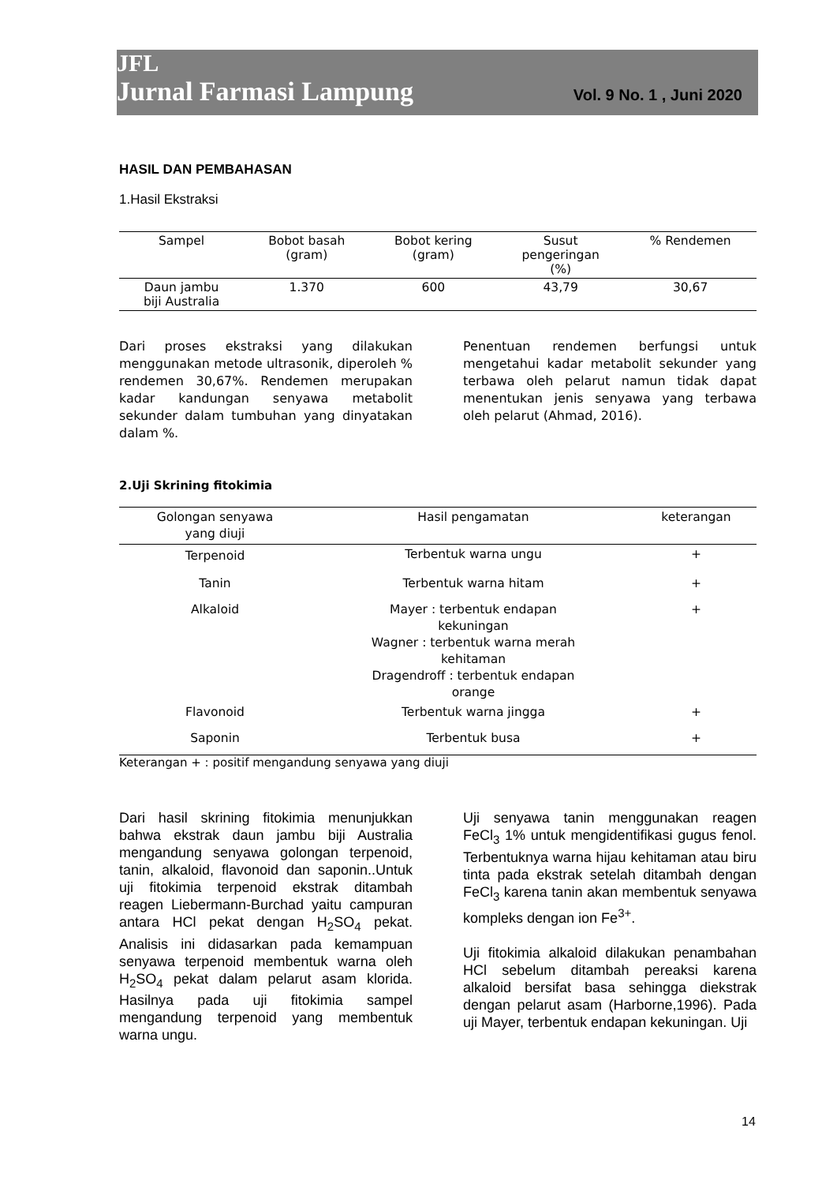JFL
Jurnal Farmasi Lampung Vol. 9 No. 1 , Juni 2020
HASIL DAN PEMBAHASAN
1.Hasil Ekstraksi
| Sampel | Bobot basah (gram) | Bobot kering (gram) | Susut pengeringan (%) | % Rendemen |
| --- | --- | --- | --- | --- |
| Daun jambu biji Australia | 1.370 | 600 | 43,79 | 30,67 |
Dari proses ekstraksi yang dilakukan menggunakan metode ultrasonik, diperoleh % rendemen 30,67%. Rendemen merupakan kadar kandungan senyawa metabolit sekunder dalam tumbuhan yang dinyatakan dalam %.
Penentuan rendemen berfungsi untuk mengetahui kadar metabolit sekunder yang terbawa oleh pelarut namun tidak dapat menentukan jenis senyawa yang terbawa oleh pelarut (Ahmad, 2016).
2.Uji Skrining fitokimia
| Golongan senyawa yang diuji | Hasil pengamatan | keterangan |
| --- | --- | --- |
| Terpenoid | Terbentuk warna ungu | + |
| Tanin | Terbentuk warna hitam | + |
| Alkaloid | Mayer : terbentuk endapan kekuningan Wagner : terbentuk warna merah kehitaman Dragendroff : terbentuk endapan orange | + |
| Flavonoid | Terbentuk warna jingga | + |
| Saponin | Terbentuk busa | + |
Keterangan + : positif mengandung senyawa yang diuji
Dari hasil skrining fitokimia menunjukkan bahwa ekstrak daun jambu biji Australia mengandung senyawa golongan terpenoid, tanin, alkaloid, flavonoid dan saponin..Untuk uji fitokimia terpenoid ekstrak ditambah reagen Liebermann-Burchad yaitu campuran antara HCl pekat dengan H<sub>2</sub>SO<sub>4</sub> pekat. Analisis ini didasarkan pada kemampuan senyawa terpenoid membentuk warna oleh H<sub>2</sub>SO<sub>4</sub> pekat dalam pelarut asam klorida. Hasilnya pada uji fitokimia sampel mengandung terpenoid yang membentuk warna ungu.
Uji senyawa tanin menggunakan reagen FeCl<sub>3</sub> 1% untuk mengidentifikasi gugus fenol. Terbentuknya warna hijau kehitaman atau biru tinta pada ekstrak setelah ditambah dengan FeCl<sub>3</sub> karena tanin akan membentuk senyawa kompleks dengan ion Fe<sup>3+</sup>.
Uji fitokimia alkaloid dilakukan penambahan HCl sebelum ditambah pereaksi karena alkaloid bersifat basa sehingga diekstrak dengan pelarut asam (Harborne,1996). Pada uji Mayer, terbentuk endapan kekuningan. Uji
14